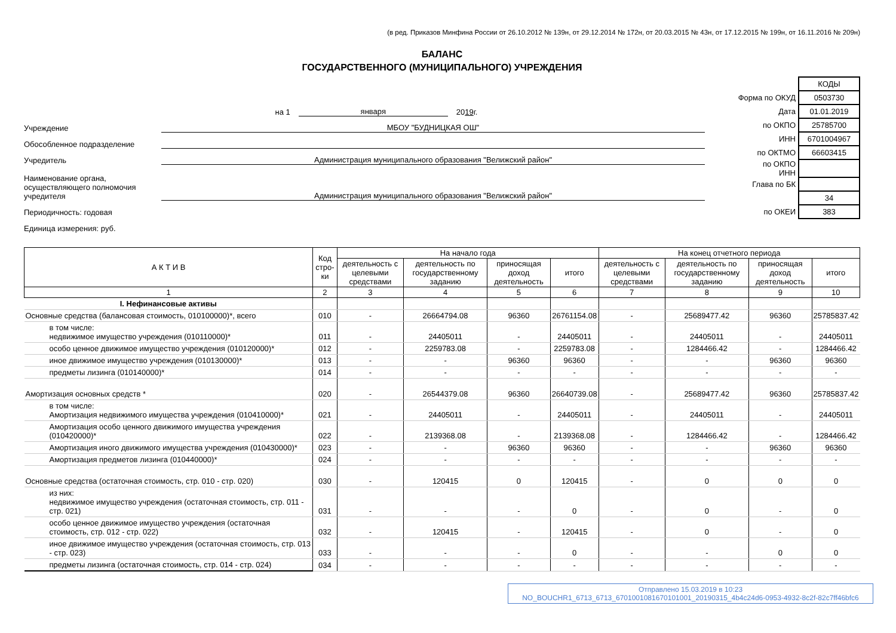(в ред. Приказов Минфина России от 26.10.2012 № 139н, от 29.12.2014 № 172н, от 20.03.2015 № 43н, от 17.12.2015 № 199н, от 16.11.2016 № 209н)
БАЛАНС
ГОСУДАРСТВЕННОГО (МУНИЦИПАЛЬНОГО) УЧРЕЖДЕНИЯ
на 1 января 20 19 г.
Учреждение МБОУ "БУДНИЦКАЯ ОШ"
Обособленное подразделение
Учредитель Администрация муниципального образования "Велижский район"
Наименование органа, осуществляющего полномочия учредителя Администрация муниципального образования "Велижский район"
Периодичность: годовая
Единица измерения: руб.
| | КОДЫ |
| Форма по ОКУД | 0503730 |
| Дата | 01.01.2019 |
| по ОКПО | 25785700 |
| ИНН | 6701004967 |
| по ОКТМО | 66603415 |
| по ОКПО ИНН | |
| Глава по БК | |
| | 34 |
| по ОКЕИ | 383 |
| А К Т И В | Код стро-ки | На начало года | | | | На конец отчетного периода | | | |
| --- | --- | --- | --- | --- | --- | --- | --- | --- | --- |
| | | деятельность с целевыми средствами | деятельность по государственному заданию | приносящая доход деятельность | итого | деятельность с целевыми средствами | деятельность по государственному заданию | приносящая доход деятельность | итого |
| 1 | 2 | 3 | 4 | 5 | 6 | 7 | 8 | 9 | 10 |
| I. Нефинансовые активы | | | | | | | | | |
| Основные средства (балансовая стоимость, 010100000)*, всего | 010 | - | 26664794.08 | 96360 | 26761154.08 | - | 25689477.42 | 96360 | 25785837.42 |
| в том числе: недвижимое имущество учреждения (010110000)* | 011 | - | 24405011 | - | 24405011 | - | 24405011 | - | 24405011 |
| особо ценное движимое имущество учреждения (010120000)* | 012 | - | 2259783.08 | - | 2259783.08 | - | 1284466.42 | - | 1284466.42 |
| иное движимое имущество учреждения (010130000)* | 013 | - | - | 96360 | 96360 | - | - | 96360 | 96360 |
| предметы лизинга (010140000)* | 014 | - | - | - | - | - | - | - | - |
| Амортизация основных средств * | 020 | - | 26544379.08 | 96360 | 26640739.08 | - | 25689477.42 | 96360 | 25785837.42 |
| в том числе: Амортизация недвижимого имущества учреждения (010410000)* | 021 | - | 24405011 | - | 24405011 | - | 24405011 | - | 24405011 |
| Амортизация особо ценного движимого имущества учреждения (010420000)* | 022 | - | 2139368.08 | - | 2139368.08 | - | 1284466.42 | - | 1284466.42 |
| Амортизация иного движимого имущества учреждения (010430000)* | 023 | - | - | 96360 | 96360 | - | - | 96360 | 96360 |
| Амортизация предметов лизинга (010440000)* | 024 | - | - | - | - | - | - | - | - |
| Основные средства (остаточная стоимость, стр. 010 - стр. 020) | 030 | - | 120415 | 0 | 120415 | - | 0 | 0 | 0 |
| из них: недвижимое имущество учреждения (остаточная стоимость, стр. 011 - стр. 021) | 031 | - | - | - | 0 | - | 0 | - | 0 |
| особо ценное движимое имущество учреждения (остаточная стоимость, стр. 012 - стр. 022) | 032 | - | 120415 | - | 120415 | - | 0 | - | 0 |
| иное движимое имущество учреждения (остаточная стоимость, стр. 013 - стр. 023) | 033 | - | - | - | 0 | - | - | 0 | 0 |
| предметы лизинга (остаточная стоимость, стр. 014 - стр. 024) | 034 | - | - | - | - | - | - | - | - |
Отправлено 15.03.2019 в 10:23
NO_BOUCHR1_6713_6713_6701001081670101001_20190315_4b4c24d6-0953-4932-8c2f-82c7ff46bfc6